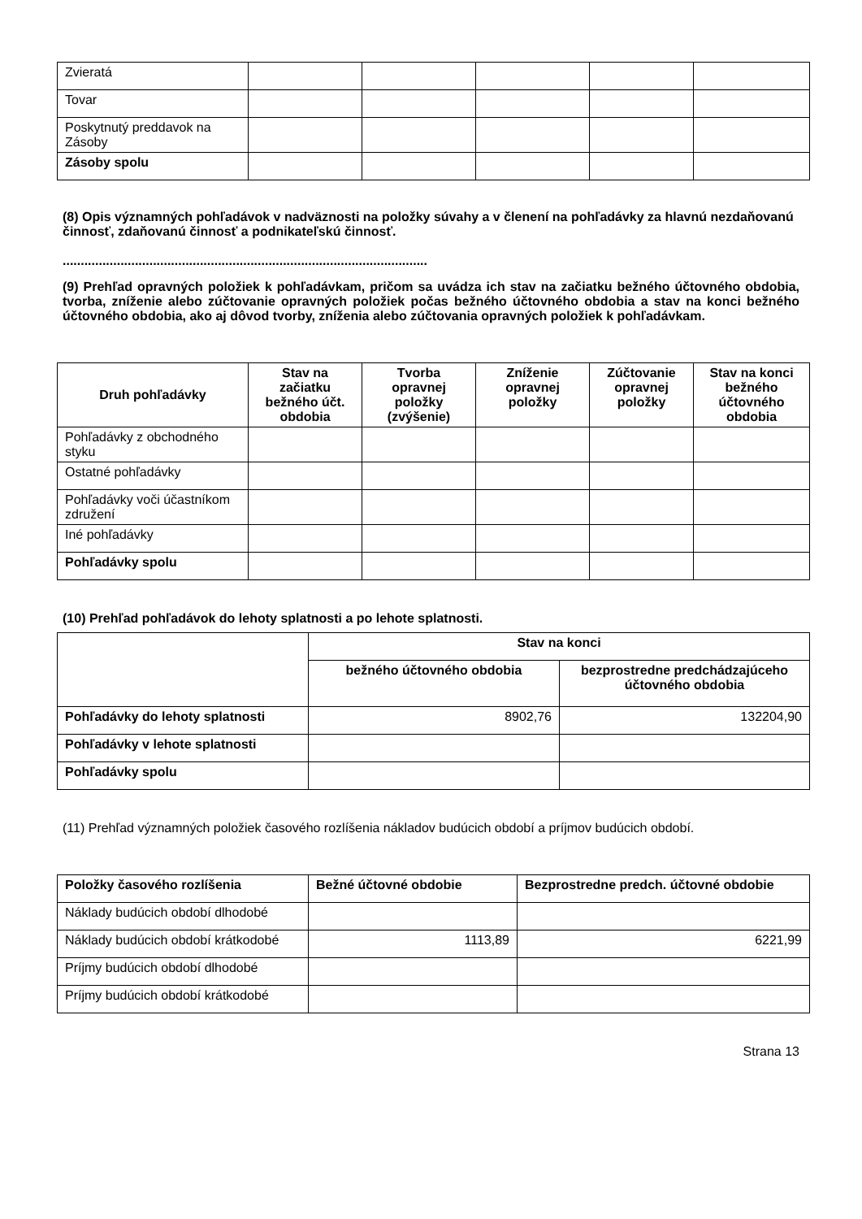| Zvieratá | | | | | |
| Tovar | | | | | |
| Poskytnutý preddavok na Zásoby | | | | | |
| Zásoby spolu | | | | | |
(8) Opis významných pohľadávok v nadväznosti na položky súvahy a v členení na pohľadávky za hlavnú nezdaňovanú činnosť, zdaňovanú činnosť a podnikateľskú činnosť.
.....................................................................................................
(9) Prehľad opravných položiek k pohľadávkam, pričom sa uvádza ich stav na začiatku bežného účtovného obdobia, tvorba, zníženie alebo zúčtovanie opravných položiek počas bežného účtovného obdobia a stav na konci bežného účtovného obdobia, ako aj dôvod tvorby, zníženia alebo zúčtovania opravných položiek k pohľadávkam.
| Druh pohľadávky | Stav na začiatku bežného účt. obdobia | Tvorba opravnej položky (zvýšenie) | Zníženie opravnej položky | Zúčtovanie opravnej položky | Stav na konci bežného účtovného obdobia |
| --- | --- | --- | --- | --- | --- |
| Pohľadávky z obchodného styku | | | | | |
| Ostatné pohľadávky | | | | | |
| Pohľadávky voči účastníkom združení | | | | | |
| Iné pohľadávky | | | | | |
| Pohľadávky spolu | | | | | |
(10) Prehľad pohľadávok do lehoty splatnosti a po lehote splatnosti.
| | Stav na konci | |
| | bežného účtovného obdobia | bezprostredne predchádzajúceho účtovného obdobia |
| Pohľadávky do lehoty splatnosti | 8902,76 | 132204,90 |
| Pohľadávky v lehote splatnosti | | |
| Pohľadávky spolu | | |
(11) Prehľad významných položiek časového rozlíšenia nákladov budúcich období a príjmov budúcich období.
| Položky časového rozlíšenia | Bežné účtovné obdobie | Bezprostredne predch. účtovné obdobie |
| Náklady budúcich období dlhodobé | | |
| Náklady budúcich období krátkodobé | 1113,89 | 6221,99 |
| Príjmy budúcich období dlhodobé | | |
| Príjmy budúcich období krátkodobé | | |
Strana 13